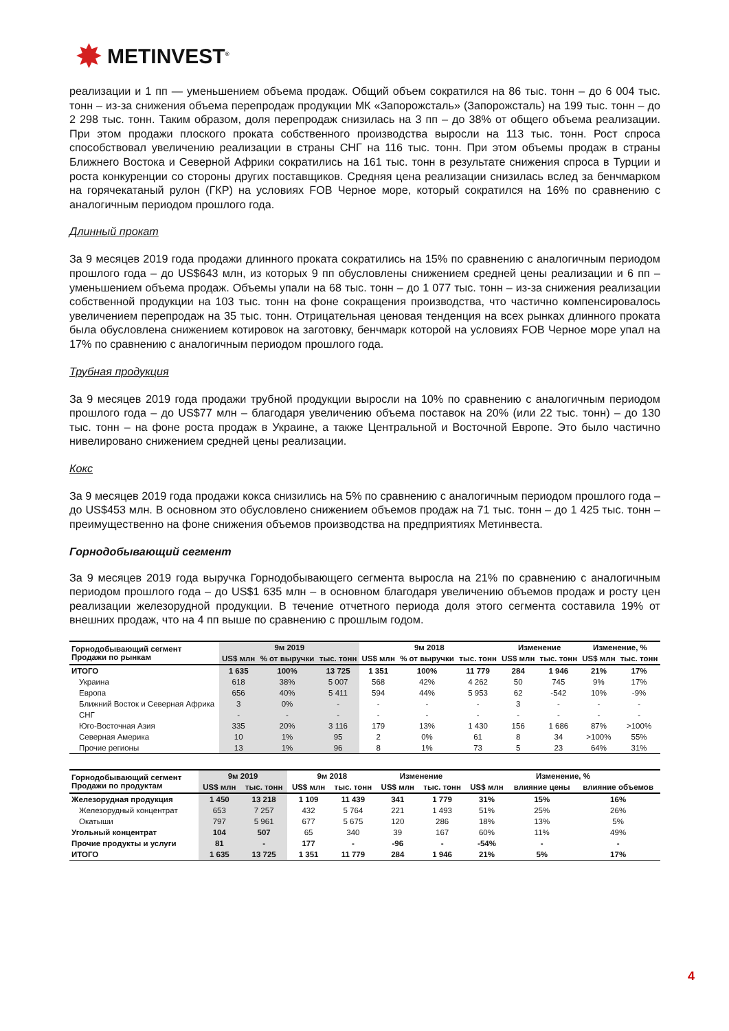✸ METINVEST<sup>®</sup>
реализации и 1 пп — уменьшением объема продаж. Общий объем сократился на 86 тыс. тонн – до 6 004 тыс. тонн – из-за снижения объема перепродаж продукции МК «Запорожсталь» (Запорожсталь) на 199 тыс. тонн – до 2 298 тыс. тонн. Таким образом, доля перепродаж снизилась на 3 пп – до 38% от общего объема реализации. При этом продажи плоского проката собственного производства выросли на 113 тыс. тонн. Рост спроса способствовал увеличению реализации в страны СНГ на 116 тыс. тонн. При этом объемы продаж в страны Ближнего Востока и Северной Африки сократились на 161 тыс. тонн в результате снижения спроса в Турции и роста конкуренции со стороны других поставщиков. Средняя цена реализации снизилась вслед за бенчмарком на горячекатаный рулон (ГКР) на условиях FOB Черное море, который сократился на 16% по сравнению с аналогичным периодом прошлого года.
Длинный прокат
За 9 месяцев 2019 года продажи длинного проката сократились на 15% по сравнению с аналогичным периодом прошлого года – до US$643 млн, из которых 9 пп обусловлены снижением средней цены реализации и 6 пп – уменьшением объема продаж. Объемы упали на 68 тыс. тонн – до 1 077 тыс. тонн – из-за снижения реализации собственной продукции на 103 тыс. тонн на фоне сокращения производства, что частично компенсировалось увеличением перепродаж на 35 тыс. тонн. Отрицательная ценовая тенденция на всех рынках длинного проката была обусловлена снижением котировок на заготовку, бенчмарк которой на условиях FOB Черное море упал на 17% по сравнению с аналогичным периодом прошлого года.
Трубная продукция
За 9 месяцев 2019 года продажи трубной продукции выросли на 10% по сравнению с аналогичным периодом прошлого года – до US$77 млн – благодаря увеличению объема поставок на 20% (или 22 тыс. тонн) – до 130 тыс. тонн – на фоне роста продаж в Украине, а также Центральной и Восточной Европе. Это было частично нивелировано снижением средней цены реализации.
Кокс
За 9 месяцев 2019 года продажи кокса снизились на 5% по сравнению с аналогичным периодом прошлого года – до US$453 млн. В основном это обусловлено снижением объемов продаж на 71 тыс. тонн – до 1 425 тыс. тонн – преимущественно на фоне снижения объемов производства на предприятиях Метинвеста.
Горнодобывающий сегмент
За 9 месяцев 2019 года выручка Горнодобывающего сегмента выросла на 21% по сравнению с аналогичным периодом прошлого года – до US$1 635 млн – в основном благодаря увеличению объемов продаж и росту цен реализации железорудной продукции. В течение отчетного периода доля этого сегмента составила 19% от внешних продаж, что на 4 пп выше по сравнению с прошлым годом.
| Горнодобывающий сегмент Продажи по рынкам | 9м 2019 | | | 9м 2018 | | | Изменение | | Изменение, % | |
| --- | --- | --- | --- | --- | --- | --- | --- | --- | --- | --- |
| | US$ млн | % от выручки | тыс. тонн | US$ млн | % от выручки | тыс. тонн | US$ млн | тыс. тонн | US$ млн | тыс. тонн |
| ИТОГО | 1 635 | 100% | 13 725 | 1 351 | 100% | 11 779 | 284 | 1 946 | 21% | 17% |
| Украина | 618 | 38% | 5 007 | 568 | 42% | 4 262 | 50 | 745 | 9% | 17% |
| Европа | 656 | 40% | 5 411 | 594 | 44% | 5 953 | 62 | -542 | 10% | -9% |
| Ближний Восток и Северная Африка | 3 | 0% | - | - | - | - | 3 | - | - | - |
| СНГ | - | - | - | - | - | - | - | - | - | - |
| Юго-Восточная Азия | 335 | 20% | 3 116 | 179 | 13% | 1 430 | 156 | 1 686 | 87% | >100% |
| Северная Америка | 10 | 1% | 95 | 2 | 0% | 61 | 8 | 34 | >100% | 55% |
| Прочие регионы | 13 | 1% | 96 | 8 | 1% | 73 | 5 | 23 | 64% | 31% |
| Горнодобывающий сегмент Продажи по продуктам | 9м 2019 | | 9м 2018 | | Изменение | | Изменение, % | | |
| --- | --- | --- | --- | --- | --- | --- | --- | --- | --- |
| | US$ млн | тыс. тонн | US$ млн | тыс. тонн | US$ млн | тыс. тонн | US$ млн | влияние цены | влияние объемов |
| Железорудная продукция | 1 450 | 13 218 | 1 109 | 11 439 | 341 | 1 779 | 31% | 15% | 16% |
| Железорудный концентрат | 653 | 7 257 | 432 | 5 764 | 221 | 1 493 | 51% | 25% | 26% |
| Окатыши | 797 | 5 961 | 677 | 5 675 | 120 | 286 | 18% | 13% | 5% |
| Угольный концентрат | 104 | 507 | 65 | 340 | 39 | 167 | 60% | 11% | 49% |
| Прочие продукты и услуги | 81 | - | 177 | - | -96 | - | -54% | - | - |
| ИТОГО | 1 635 | 13 725 | 1 351 | 11 779 | 284 | 1 946 | 21% | 5% | 17% |
4